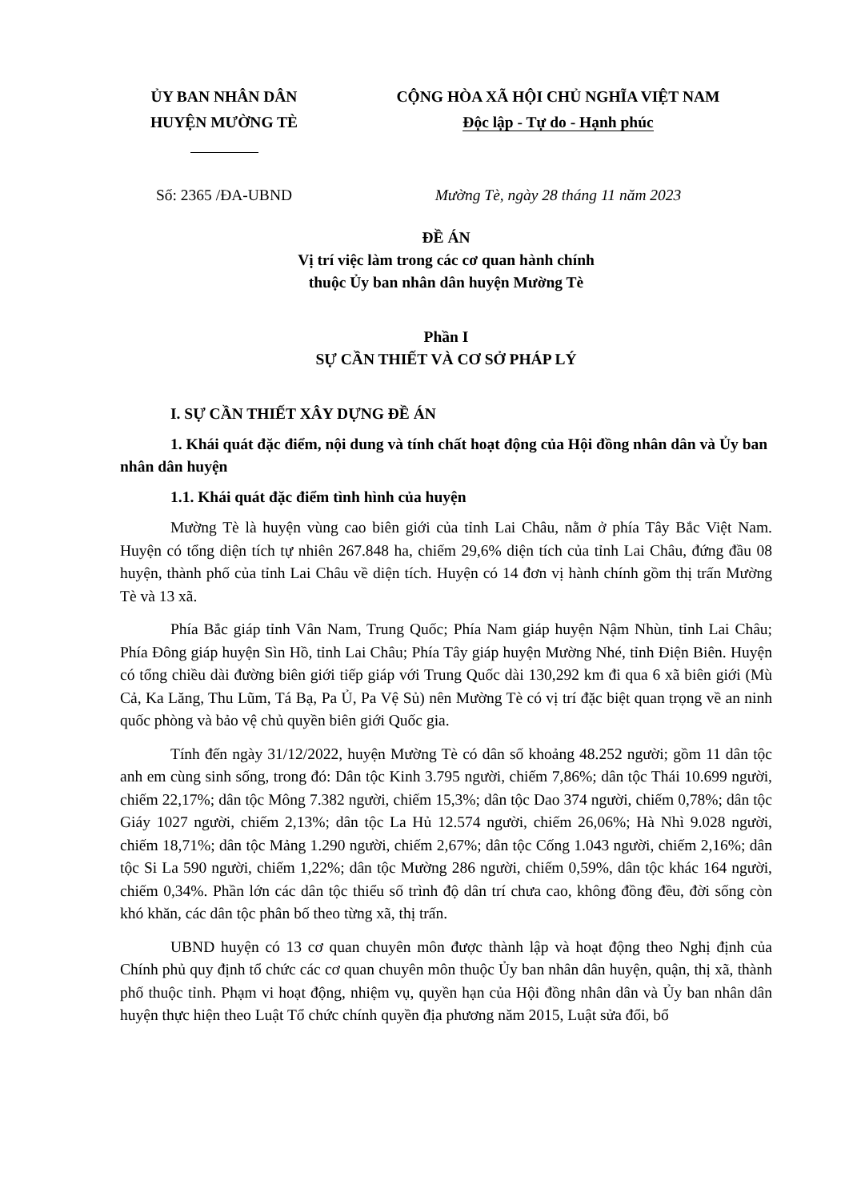ỦY BAN NHÂN DÂN
HUYỆN MƯỜNG TÈ
CỘNG HÒA XÃ HỘI CHỦ NGHĨA VIỆT NAM
Độc lập - Tự do - Hạnh phúc
Số: 2365 /ĐA-UBND Mường Tè, ngày 28 tháng 11 năm 2023
ĐỀ ÁN
Vị trí việc làm trong các cơ quan hành chính
thuộc Ủy ban nhân dân huyện Mường Tè
Phần I
SỰ CẦN THIẾT VÀ CƠ SỞ PHÁP LÝ
I. SỰ CẦN THIẾT XÂY DỰNG ĐỀ ÁN
1. Khái quát đặc điểm, nội dung và tính chất hoạt động của Hội đồng nhân dân và Ủy ban nhân dân huyện
1.1. Khái quát đặc điểm tình hình của huyện
Mường Tè là huyện vùng cao biên giới của tỉnh Lai Châu, nằm ở phía Tây Bắc Việt Nam. Huyện có tổng diện tích tự nhiên 267.848 ha, chiếm 29,6% diện tích của tỉnh Lai Châu, đứng đầu 08 huyện, thành phố của tỉnh Lai Châu về diện tích. Huyện có 14 đơn vị hành chính gồm thị trấn Mường Tè và 13 xã.
Phía Bắc giáp tỉnh Vân Nam, Trung Quốc; Phía Nam giáp huyện Nậm Nhùn, tỉnh Lai Châu; Phía Đông giáp huyện Sìn Hồ, tỉnh Lai Châu; Phía Tây giáp huyện Mường Nhé, tỉnh Điện Biên. Huyện có tổng chiều dài đường biên giới tiếp giáp với Trung Quốc dài 130,292 km đi qua 6 xã biên giới (Mù Cả, Ka Lăng, Thu Lũm, Tá Bạ, Pa Ủ, Pa Vệ Sủ) nên Mường Tè có vị trí đặc biệt quan trọng về an ninh quốc phòng và bảo vệ chủ quyền biên giới Quốc gia.
Tính đến ngày 31/12/2022, huyện Mường Tè có dân số khoảng 48.252 người; gồm 11 dân tộc anh em cùng sinh sống, trong đó: Dân tộc Kinh 3.795 người, chiếm 7,86%; dân tộc Thái 10.699 người, chiếm 22,17%; dân tộc Mông 7.382 người, chiếm 15,3%; dân tộc Dao 374 người, chiếm 0,78%; dân tộc Giáy 1027 người, chiếm 2,13%; dân tộc La Hủ 12.574 người, chiếm 26,06%; Hà Nhì 9.028 người, chiếm 18,71%; dân tộc Mảng 1.290 người, chiếm 2,67%; dân tộc Cống 1.043 người, chiếm 2,16%; dân tộc Si La 590 người, chiếm 1,22%; dân tộc Mường 286 người, chiếm 0,59%, dân tộc khác 164 người, chiếm 0,34%. Phần lớn các dân tộc thiểu số trình độ dân trí chưa cao, không đồng đều, đời sống còn khó khăn, các dân tộc phân bố theo từng xã, thị trấn.
UBND huyện có 13 cơ quan chuyên môn được thành lập và hoạt động theo Nghị định của Chính phủ quy định tổ chức các cơ quan chuyên môn thuộc Ủy ban nhân dân huyện, quận, thị xã, thành phố thuộc tỉnh. Phạm vi hoạt động, nhiệm vụ, quyền hạn của Hội đồng nhân dân và Ủy ban nhân dân huyện thực hiện theo Luật Tổ chức chính quyền địa phương năm 2015, Luật sửa đổi, bổ